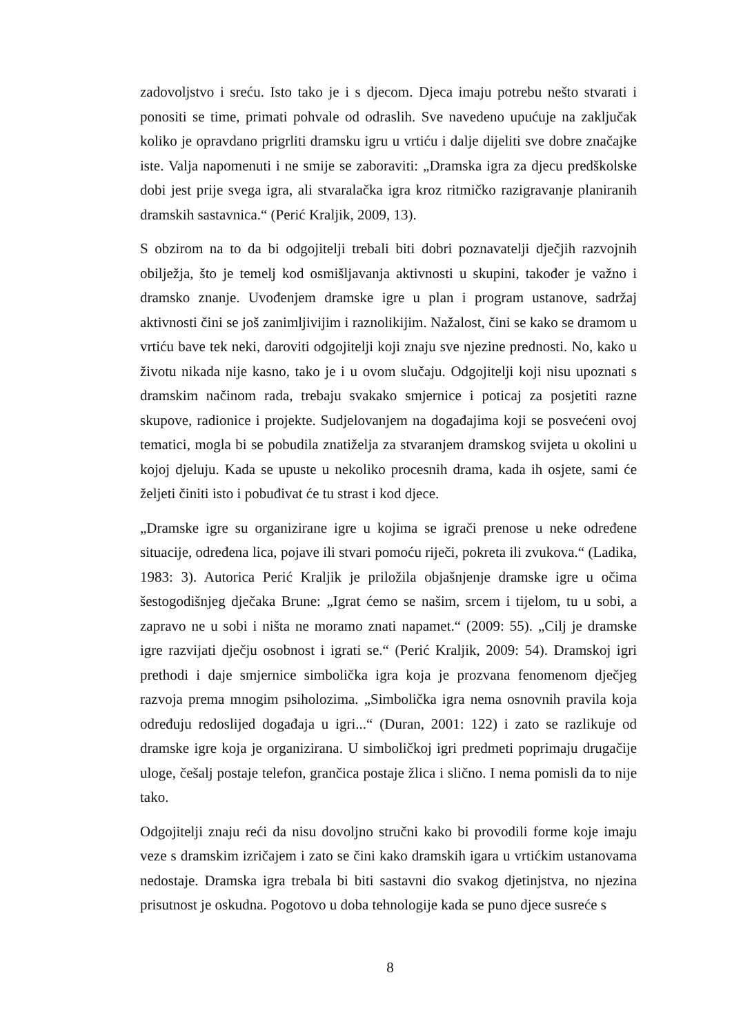zadovoljstvo i sreću. Isto tako je i s djecom. Djeca imaju potrebu nešto stvarati i ponositi se time, primati pohvale od odraslih. Sve navedeno upućuje na zaključak koliko je opravdano prigrliti dramsku igru u vrtiću i dalje dijeliti sve dobre značajke iste. Valja napomenuti i ne smije se zaboraviti: „Dramska igra za djecu predškolske dobi jest prije svega igra, ali stvaralačka igra kroz ritmičko razigravanje planiranih dramskih sastavnica.“ (Perić Kraljik, 2009, 13).
S obzirom na to da bi odgojitelji trebali biti dobri poznavatelji dječjih razvojnih obilježja, što je temelj kod osmišljavanja aktivnosti u skupini, također je važno i dramsko znanje. Uvođenjem dramske igre u plan i program ustanove, sadržaj aktivnosti čini se još zanimljivijim i raznolikijim. Nažalost, čini se kako se dramom u vrtiću bave tek neki, daroviti odgojitelji koji znaju sve njezine prednosti. No, kako u životu nikada nije kasno, tako je i u ovom slučaju. Odgojitelji koji nisu upoznati s dramskim načinom rada, trebaju svakako smjernice i poticaj za posjetiti razne skupove, radionice i projekte. Sudjelovanjem na događajima koji se posvećeni ovoj tematici, mogla bi se pobudila znatiželja za stvaranjem dramskog svijeta u okolini u kojoj djeluju. Kada se upuste u nekoliko procesnih drama, kada ih osjete, sami će željeti činiti isto i pobuđivat će tu strast i kod djece.
„Dramske igre su organizirane igre u kojima se igrači prenose u neke određene situacije, određena lica, pojave ili stvari pomoću riječi, pokreta ili zvukova.“ (Ladika, 1983: 3). Autorica Perić Kraljik je priložila objašnjenje dramske igre u očima šestogodišnjeg dječaka Brune: „Igrat ćemo se našim, srcem i tijelom, tu u sobi, a zapravo ne u sobi i ništa ne moramo znati napamet.“ (2009: 55). „Cilj je dramske igre razvijati dječju osobnost i igrati se.“ (Perić Kraljik, 2009: 54). Dramskoj igri prethodi i daje smjernice simbolička igra koja je prozvana fenomenom dječjeg razvoja prema mnogim psiholozima. „Simbolička igra nema osnovnih pravila koja određuju redoslijed događaja u igri...“ (Duran, 2001: 122) i zato se razlikuje od dramske igre koja je organizirana. U simboličkoj igri predmeti poprimaju drugačije uloge, češalj postaje telefon, grančica postaje žlica i slično. I nema pomisli da to nije tako.
Odgojitelji znaju reći da nisu dovoljno stručni kako bi provodili forme koje imaju veze s dramskim izričajem i zato se čini kako dramskih igara u vrtićkim ustanovama nedostaje. Dramska igra trebala bi biti sastavni dio svakog djetinjstva, no njezina prisutnost je oskudna. Pogotovo u doba tehnologije kada se puno djece susreće s
8